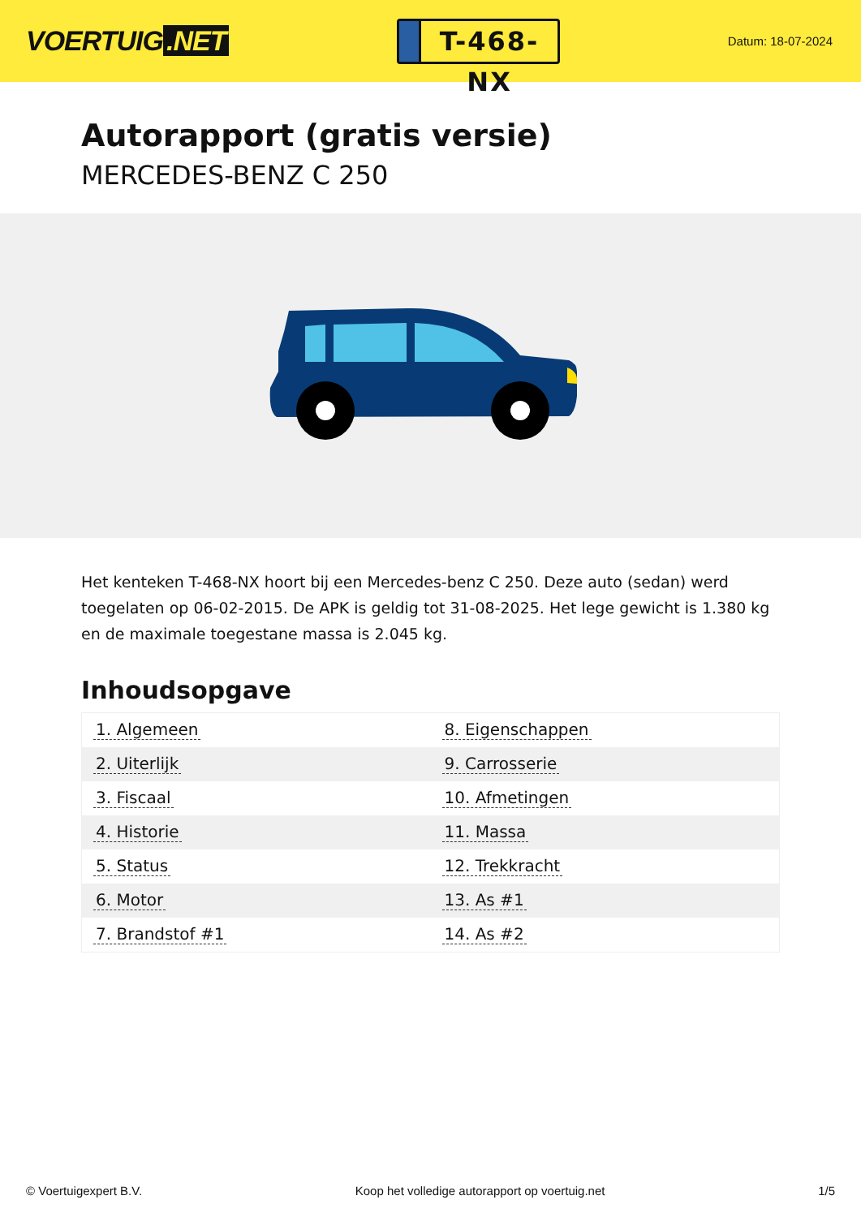VOERTUIG.NET
T-468-NX
Datum: 18-07-2024
Autorapport (gratis versie)
MERCEDES-BENZ C 250
Het kenteken T-468-NX hoort bij een Mercedes-benz C 250. Deze auto (sedan) werd toegelaten op 06-02-2015. De APK is geldig tot 31-08-2025. Het lege gewicht is 1.380 kg en de maximale toegestane massa is 2.045 kg.
Inhoudsopgave
| 1. Algemeen | 8. Eigenschappen |
| 2. Uiterlijk | 9. Carrosserie |
| 3. Fiscaal | 10. Afmetingen |
| 4. Historie | 11. Massa |
| 5. Status | 12. Trekkracht |
| 6. Motor | 13. As #1 |
| 7. Brandstof #1 | 14. As #2 |
© Voertuigexpert B.V. Koop het volledige autorapport op voertuig.net
1/5